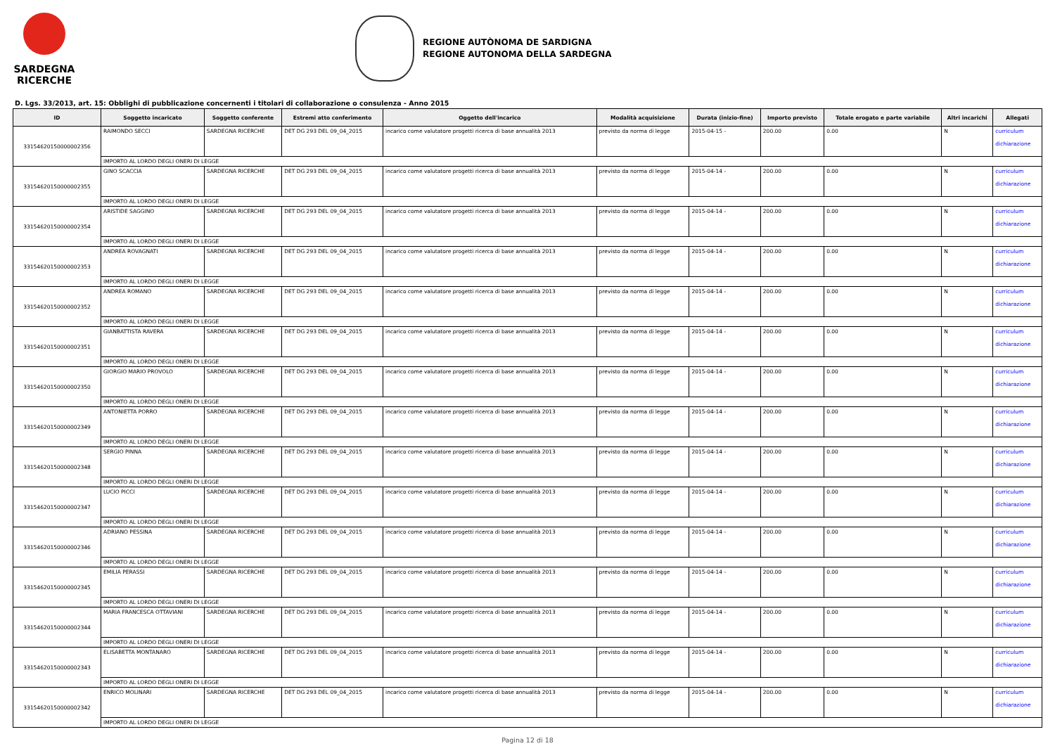SARDEGNA
RICERCHE
REGIONE AUTÒNOMA DE SARDIGNA
REGIONE AUTONOMA DELLA SARDEGNA
D. Lgs. 33/2013, art. 15: Obblighi di pubblicazione concernenti i titolari di collaborazione o consulenza - Anno 2015
| ID | Soggetto incaricato | Soggetto conferente | Estremi atto conferimento | Oggetto dell'incarico | Modalità acquisizione | Durata (inizio-fine) | Importo previsto | Totale erogato e parte variabile | Altri incarichi | Allegati |
| --- | --- | --- | --- | --- | --- | --- | --- | --- | --- | --- |
| 33154620150000002356 | RAIMONDO SECCI | SARDEGNA RICERCHE | DET DG 293 DEL 09_04_2015 | incarico come valutatore progetti ricerca di base annualità 2013 | previsto da norma di legge | 2015-04-15 - | 200.00 | 0.00 | N | curriculum dichiarazione |
| | IMPORTO AL LORDO DEGLI ONERI DI LEGGE | | | | | | | | | |
| 33154620150000002355 | GINO SCACCIA | SARDEGNA RICERCHE | DET DG 293 DEL 09_04_2015 | incarico come valutatore progetti ricerca di base annualità 2013 | previsto da norma di legge | 2015-04-14 - | 200.00 | 0.00 | N | curriculum dichiarazione |
| | IMPORTO AL LORDO DEGLI ONERI DI LEGGE | | | | | | | | | |
| 33154620150000002354 | ARISTIDE SAGGINO | SARDEGNA RICERCHE | DET DG 293 DEL 09_04_2015 | incarico come valutatore progetti ricerca di base annualità 2013 | previsto da norma di legge | 2015-04-14 - | 200.00 | 0.00 | N | curriculum dichiarazione |
| | IMPORTO AL LORDO DEGLI ONERI DI LEGGE | | | | | | | | | |
| 33154620150000002353 | ANDREA ROVAGNATI | SARDEGNA RICERCHE | DET DG 293 DEL 09_04_2015 | incarico come valutatore progetti ricerca di base annualità 2013 | previsto da norma di legge | 2015-04-14 - | 200.00 | 0.00 | N | curriculum dichiarazione |
| | IMPORTO AL LORDO DEGLI ONERI DI LEGGE | | | | | | | | | |
| 33154620150000002352 | ANDREA ROMANO | SARDEGNA RICERCHE | DET DG 293 DEL 09_04_2015 | incarico come valutatore progetti ricerca di base annualità 2013 | previsto da norma di legge | 2015-04-14 - | 200.00 | 0.00 | N | curriculum dichiarazione |
| | IMPORTO AL LORDO DEGLI ONERI DI LEGGE | | | | | | | | | |
| 33154620150000002351 | GIANBATTISTA RAVERA | SARDEGNA RICERCHE | DET DG 293 DEL 09_04_2015 | incarico come valutatore progetti ricerca di base annualità 2013 | previsto da norma di legge | 2015-04-14 - | 200.00 | 0.00 | N | curriculum dichiarazione |
| | IMPORTO AL LORDO DEGLI ONERI DI LEGGE | | | | | | | | | |
| 33154620150000002350 | GIORGIO MARIO PROVOLO | SARDEGNA RICERCHE | DET DG 293 DEL 09_04_2015 | incarico come valutatore progetti ricerca di base annualità 2013 | previsto da norma di legge | 2015-04-14 - | 200.00 | 0.00 | N | curriculum dichiarazione |
| | IMPORTO AL LORDO DEGLI ONERI DI LEGGE | | | | | | | | | |
| 33154620150000002349 | ANTONIETTA PORRO | SARDEGNA RICERCHE | DET DG 293 DEL 09_04_2015 | incarico come valutatore progetti ricerca di base annualità 2013 | previsto da norma di legge | 2015-04-14 - | 200.00 | 0.00 | N | curriculum dichiarazione |
| | IMPORTO AL LORDO DEGLI ONERI DI LEGGE | | | | | | | | | |
| 33154620150000002348 | SERGIO PINNA | SARDEGNA RICERCHE | DET DG 293 DEL 09_04_2015 | incarico come valutatore progetti ricerca di base annualità 2013 | previsto da norma di legge | 2015-04-14 - | 200.00 | 0.00 | N | curriculum dichiarazione |
| | IMPORTO AL LORDO DEGLI ONERI DI LEGGE | | | | | | | | | |
| 33154620150000002347 | LUCIO PICCI | SARDEGNA RICERCHE | DET DG 293 DEL 09_04_2015 | incarico come valutatore progetti ricerca di base annualità 2013 | previsto da norma di legge | 2015-04-14 - | 200.00 | 0.00 | N | curriculum dichiarazione |
| | IMPORTO AL LORDO DEGLI ONERI DI LEGGE | | | | | | | | | |
| 33154620150000002346 | ADRIANO PESSINA | SARDEGNA RICERCHE | DET DG 293 DEL 09_04_2015 | incarico come valutatore progetti ricerca di base annualità 2013 | previsto da norma di legge | 2015-04-14 - | 200.00 | 0.00 | N | curriculum dichiarazione |
| | IMPORTO AL LORDO DEGLI ONERI DI LEGGE | | | | | | | | | |
| 33154620150000002345 | EMILIA PERASSI | SARDEGNA RICERCHE | DET DG 293 DEL 09_04_2015 | incarico come valutatore progetti ricerca di base annualità 2013 | previsto da norma di legge | 2015-04-14 - | 200.00 | 0.00 | N | curriculum dichiarazione |
| | IMPORTO AL LORDO DEGLI ONERI DI LEGGE | | | | | | | | | |
| 33154620150000002344 | MARIA FRANCESCA OTTAVIANI | SARDEGNA RICERCHE | DET DG 293 DEL 09_04_2015 | incarico come valutatore progetti ricerca di base annualità 2013 | previsto da norma di legge | 2015-04-14 - | 200.00 | 0.00 | N | curriculum dichiarazione |
| | IMPORTO AL LORDO DEGLI ONERI DI LEGGE | | | | | | | | | |
| 33154620150000002343 | ELISABETTA MONTANARO | SARDEGNA RICERCHE | DET DG 293 DEL 09_04_2015 | incarico come valutatore progetti ricerca di base annualità 2013 | previsto da norma di legge | 2015-04-14 - | 200.00 | 0.00 | N | curriculum dichiarazione |
| | IMPORTO AL LORDO DEGLI ONERI DI LEGGE | | | | | | | | | |
| 33154620150000002342 | ENRICO MOLINARI | SARDEGNA RICERCHE | DET DG 293 DEL 09_04_2015 | incarico come valutatore progetti ricerca di base annualità 2013 | previsto da norma di legge | 2015-04-14 - | 200.00 | 0.00 | N | curriculum dichiarazione |
| | IMPORTO AL LORDO DEGLI ONERI DI LEGGE | | | | | | | | | |
Pagina 12 di 18